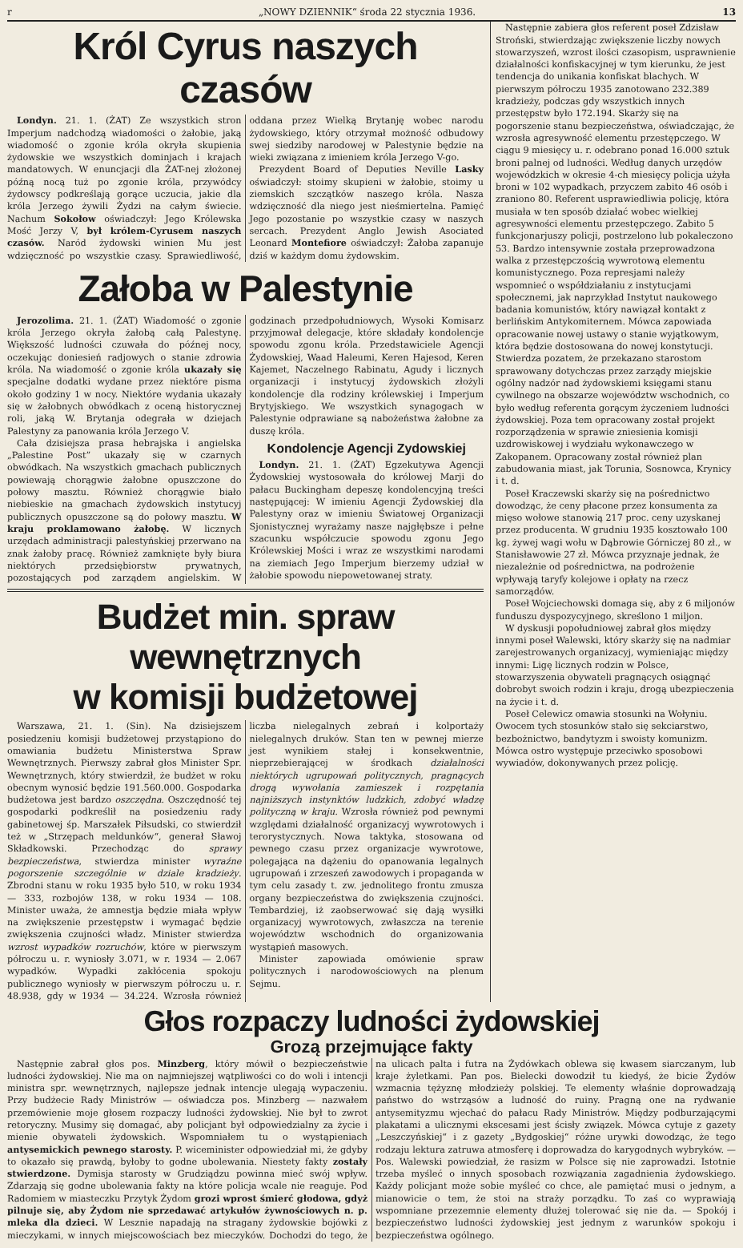r „NOWY DZIENNIK“ środa 22 stycznia 1936. 13
Król Cyrus naszych czasów
Londyn. 21. 1. (ŻAT) Ze wszystkich stron Imperjum nadchodzą wiadomości o żałobie, jaką wiadomość o zgonie króla okryła skupienia żydowskie we wszystkich dominjach i krajach mandatowych. W enuncjacji dla ŻAT-nej złożonej późną nocą tuż po zgonie króla, przywódcy żydowscy podkreślają gorące uczucia, jakie dla króla Jerzego żywili Żydzi na całym świecie. Nachum Sokołow oświadczył: Jego Królewska Mość Jerzy V, był królem-Cyrusem naszych czasów. Naród żydowski winien Mu jest wdzięczność po wszystkie czasy. Sprawiedliwość, oddana przez Wielką Brytanję wobec narodu żydowskiego, który otrzymał możność odbudowy swej siedziby narodowej w Palestynie będzie na wieki związana z imieniem króla Jerzego V-go.
Prezydent Board of Deputies Neville Lasky oświadczył: stoimy skupieni w żałobie, stoimy u ziemskich szczątków naszego króla. Nasza wdzięczność dla niego jest nieśmiertelna. Pamięć Jego pozostanie po wszystkie czasy w naszych sercach. Prezydent Anglo Jewish Asociated Leonard Montefiore oświadczył: Żałoba zapanuje dziś w każdym domu żydowskim.
Załoba w Palestynie
Jerozolima. 21. 1. (ŻAT) Wiadomość o zgonie króla Jerzego okryła żałobą całą Palestynę. Większość ludności czuwała do późnej nocy, oczekując doniesień radjowych o stanie zdrowia króla. Na wiadomość o zgonie króla ukazały się specjalne dodatki wydane przez niektóre pisma około godziny 1 w nocy. Niektóre wydania ukazały się w żałobnych obwódkach z oceną historycznej roli, jaką W. Brytanja odegrała w dziejach Palestyny za panowania króla Jerzego V.
Cała dzisiejsza prasa hebrajska i angielska „Palestine Post” ukazały się w czarnych obwódkach. Na wszystkich gmachach publicznych powiewają chorągwie żałobne opuszczone do połowy masztu. Również chorągwie biało niebieskie na gmachach żydowskich instytucyj publicznych opuszczone są do połowy masztu. W kraju proklamowano żałobę. W licznych urzędach administracji palestyńskiej przerwano na znak żałoby pracę. Również zamknięte były biura niektórych przedsiębiorstw prywatnych, pozostających pod zarządem angielskim. W godzinach przedpołudniowych, Wysoki Komisarz przyjmował delegacje, które składały kondolencje spowodu zgonu króla. Przedstawiciele Agencji Żydowskiej, Waad Haleumi, Keren Hajesod, Keren Kajemet, Naczelnego Rabinatu, Agudy i licznych organizacji i instytucyj żydowskich złożyli kondolencje dla rodziny królewskiej i Imperjum Brytyjskiego. We wszystkich synagogach w Palestynie odprawiane są nabożeństwa żałobne za duszę króla.
Kondolencje Agencji Zydowskiej
Londyn. 21. 1. (ŻAT) Egzekutywa Agencji Żydowskiej wystosowała do królowej Marji do pałacu Buckingham depeszę kondolencyjną treści następującej: W imieniu Agencji Żydowskiej dla Palestyny oraz w imieniu Światowej Organizacji Sjonistycznej wyrażamy nasze najgłębsze i pełne szacunku współczucie spowodu zgonu Jego Królewskiej Mości i wraz ze wszystkimi narodami na ziemiach Jego Imperjum bierzemy udział w żałobie spowodu niepowetowanej straty.
Budżet min. spraw wewnętrznych
w komisji budżetowej
Warszawa, 21. 1. (Sin). Na dzisiejszem posiedzeniu komisji budżetowej przystąpiono do omawiania budżetu Ministerstwa Spraw Wewnętrznych. Pierwszy zabrał głos Minister Spr. Wewnętrznych, który stwierdził, że budżet w roku obecnym wynosić będzie 191.560.000. Gospodarka budżetowa jest bardzo oszczędna. Oszczędność tej gospodarki podkreślił na posiedzeniu rady gabinetowej śp. Marszałek Piłsudski, co stwierdził też w „Strzępach meldunków“, generał Sławoj Składkowski. Przechodząc do sprawy bezpieczeństwa, stwierdza minister wyraźne pogorszenie szczególnie w dziale kradzieży. Zbrodni stanu w roku 1935 było 510, w roku 1934 — 333, rozbojów 138, w roku 1934 — 108. Minister uważa, że amnestja będzie miała wpływ na zwiększenie przestępstw i wymagać będzie zwiększenia czujności władz. Minister stwierdza wzrost wypadków rozruchów, które w pierwszym półroczu u. r. wyniosły 3.071, w r. 1934 — 2.067 wypadków. Wypadki zakłócenia spokoju publicznego wyniosły w pierwszym półroczu u. r. 48.938, gdy w 1934 — 34.224. Wzrosła również liczba nielegalnych zebrań i kolportaży nielegalnych druków. Stan ten w pewnej mierze jest wynikiem stałej i konsekwentnie, nieprzebierającej w środkach działalności niektórych ugrupowań politycznych, pragnących drogą wywołania zamieszek i rozpętania najniższych instynktów ludzkich, zdobyć władzę polityczną w kraju. Wzrosła również pod pewnymi względami działalność organizacyj wywrotowych i terorystycznych. Nowa taktyka, stosowana od pewnego czasu przez organizacje wywrotowe, polegająca na dążeniu do opanowania legalnych ugrupowań i zrzeszeń zawodowych i propaganda w tym celu zasady t. zw. jednolitego frontu zmusza organy bezpieczeństwa do zwiększenia czujności. Tembardziej, iż zaobserwować się dają wysiłki organizacyj wywrotowych, zwłaszcza na terenie województw wschodnich do organizowania wystąpień masowych.
Minister zapowiada omówienie spraw politycznych i narodowościowych na plenum Sejmu.
Następnie zabiera głos referent poseł Zdzisław Stroński, stwierdzając zwiększenie liczby nowych stowarzyszeń, wzrost ilości czasopism, usprawnienie działalności konfiskacyjnej w tym kierunku, że jest tendencja do unikania konfiskat blachych. W pierwszym półroczu 1935 zanotowano 232.389 kradzieży, podczas gdy wszystkich innych przestępstw było 172.194. Skarży się na pogorszenie stanu bezpieczeństwa, oświadczając, że wzrosła agresywność elementu przestępczego. W ciągu 9 miesięcy u. r. odebrano ponad 16.000 sztuk broni palnej od ludności. Według danych urzędów wojewódzkich w okresie 4-ch miesięcy policja użyła broni w 102 wypadkach, przyczem zabito 46 osób i zraniono 80. Referent usprawiedliwia policję, która musiała w ten sposób działać wobec wielkiej agresywności elementu przestępczego. Zabito 5 funkcjonarjuszy policji, postrzelono lub pokaleczono 53. Bardzo intensywnie została przeprowadzona walka z przestępczością wywrotową elementu komunistycznego. Poza represjami należy wspomnieć o współdziałaniu z instytucjami społecznemi, jak naprzykład Instytut naukowego badania komunistów, który nawiązał kontakt z berlińskim Antykomiternem. Mówca zapowiada opracowanie nowej ustawy o stanie wyjątkowym, która będzie dostosowana do nowej konstytucji. Stwierdza pozatem, że przekazano starostom sprawowany dotychczas przez zarządy miejskie ogólny nadzór nad żydowskiemi księgami stanu cywilnego na obszarze województw wschodnich, co było według referenta gorącym życzeniem ludności żydowskiej. Poza tem opracowany został projekt rozporządzenia w sprawie zniesienia komisji uzdrowiskowej i wydziału wykonawczego w Zakopanem. Opracowany został również plan zabudowania miast, jak Torunia, Sosnowca, Krynicy i t. d.
Poseł Kraczewski skarży się na pośrednictwo dowodząc, że ceny płacone przez konsumenta za mięso wołowe stanowią 217 proc. ceny uzyskanej przez producenta. W grudniu 1935 kosztowało 100 kg. żywej wagi wołu w Dąbrowie Górniczej 80 zł., w Stanisławowie 27 zł. Mówca przyznaje jednak, że niezależnie od pośrednictwa, na podrożenie wpływają taryfy kolejowe i opłaty na rzecz samorządów.
Poseł Wojciechowski domaga się, aby z 6 miljonów funduszu dyspozycyjnego, skreślono 1 miljon.
W dyskusji popołudniowej zabrał głos między innymi poseł Walewski, który skarży się na nadmiar zarejestrowanych organizacyj, wymieniając między innymi: Ligę licznych rodzin w Polsce, stowarzyszenia obywateli pragnących osiągnąć dobrobyt swoich rodzin i kraju, drogą ubezpieczenia na życie i t. d.
Poseł Celewicz omawia stosunki na Wołyniu. Owocem tych stosunków stało się sekciarstwo, bezbożnictwo, bandytyzm i swoisty komunizm. Mówca ostro występuje przeciwko sposobowi wywiadów, dokonywanych przez policję.
Głos rozpaczy ludności żydowskiej
Grozą przejmujące fakty
Następnie zabrał głos pos. Minzberg, który mówił o bezpieczeństwie ludności żydowskiej. Nie ma on najmniejszej wątpliwości co do woli i intencji ministra spr. wewnętrznych, najlepsze jednak intencje ulegają wypaczeniu. Przy budżecie Rady Ministrów — oświadcza pos. Minzberg — nazwałem przemówienie moje głosem rozpaczy ludności żydowskiej. Nie był to zwrot retoryczny. Musimy się domagać, aby policjant był odpowiedzialny za życie i mienie obywateli żydowskich. Wspomniałem tu o wystąpieniach antysemickich pewnego starosty. P. wiceminister odpowiedział mi, że gdyby to okazało się prawdą, byłoby to godne ubolewania. Niestety fakty zostały stwierdzone. Dymisja starosty w Grudziądzu powinna mieć swój wpływ. Zdarzają się godne ubolewania fakty na które policja wcale nie reaguje. Pod Radomiem w miasteczku Przytyk Żydom grozi wprost śmierć głodowa, gdyż pilnuje się, aby Żydom nie sprzedawać artykułów żywnościowych n. p. mleka dla dzieci. W Lesznie napadają na stragany żydowskie bojówki z mieczykami, w innych miejscowościach bez mieczyków. Dochodzi do tego, że na ulicach palta i futra na Żydówkach oblewa się kwasem siarczanym, lub kraje żyletkami. Pan pos. Bielecki dowodził tu kiedyś, że bicie Żydów wzmacnia tężyznę młodzieży polskiej. Te elementy właśnie doprowadzają państwo do wstrząsów a ludność do ruiny. Pragną one na rydwanie antysemityzmu wjechać do pałacu Rady Ministrów. Między podburzającymi plakatami a ulicznymi ekscesami jest ścisły związek. Mówca cytuje z gazety „Leszczyńskiej“ i z gazety „Bydgoskiej“ różne urywki dowodząc, że tego rodzaju lektura zatruwa atmosferę i doprowadza do karygodnych wybryków. — Pos. Walewski powiedział, że rasizm w Polsce się nie zaprowadzi. Istotnie trzeba myśleć o innych sposobach rozwiązania zagadnienia żydowskiego. Każdy policjant może sobie myśleć co chce, ale pamiętać musi o jednym, a mianowicie o tem, że stoi na straży porządku. To zaś co wyprawiają wspomniane przezemnie elementy dłużej tolerować się nie da. — Spokój i bezpieczeństwo ludności żydowskiej jest jednym z warunków spokoju i bezpieczeństwa ogólnego.